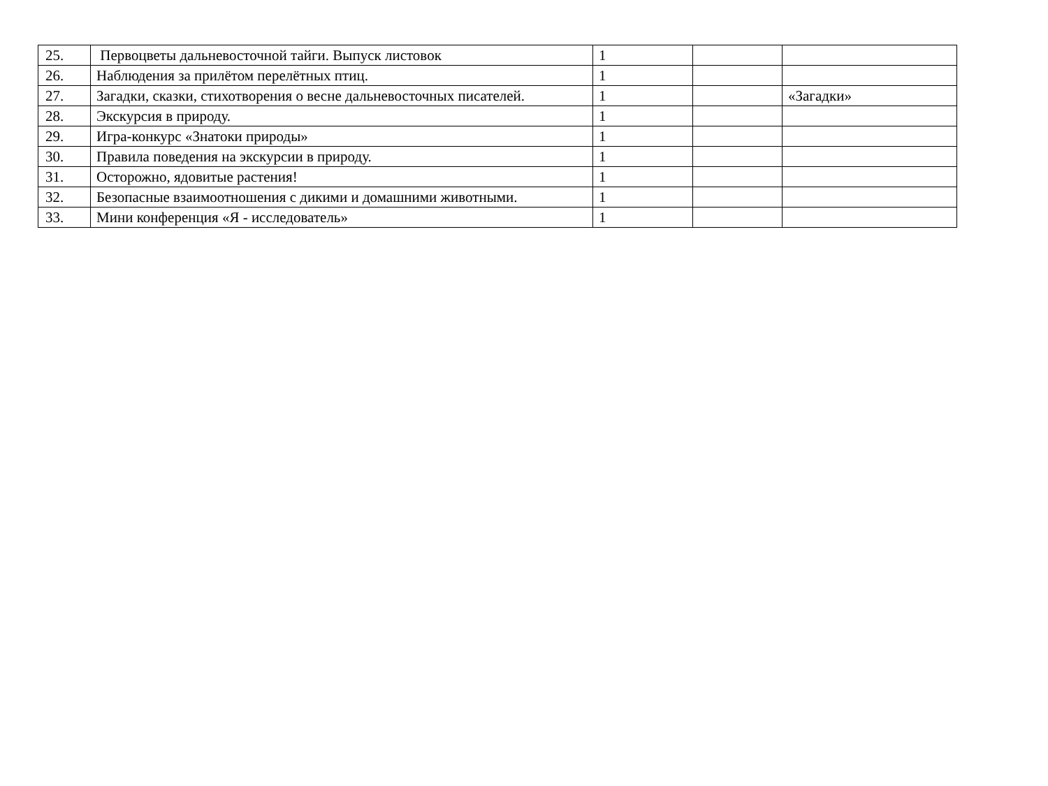| 25. | Первоцветы дальневосточной тайги. Выпуск листовок | 1 | | |
| 26. | Наблюдения за прилётом перелётных птиц. | 1 | | |
| 27. | Загадки, сказки, стихотворения о весне дальневосточных писателей. | 1 | | «Загадки» |
| 28. | Экскурсия в природу. | 1 | | |
| 29. | Игра-конкурс «Знатоки природы» | 1 | | |
| 30. | Правила поведения на экскурсии в природу. | 1 | | |
| 31. | Осторожно, ядовитые растения! | 1 | | |
| 32. | Безопасные взаимоотношения с дикими и домашними животными. | 1 | | |
| 33. | Мини конференция «Я - исследователь» | 1 | | |